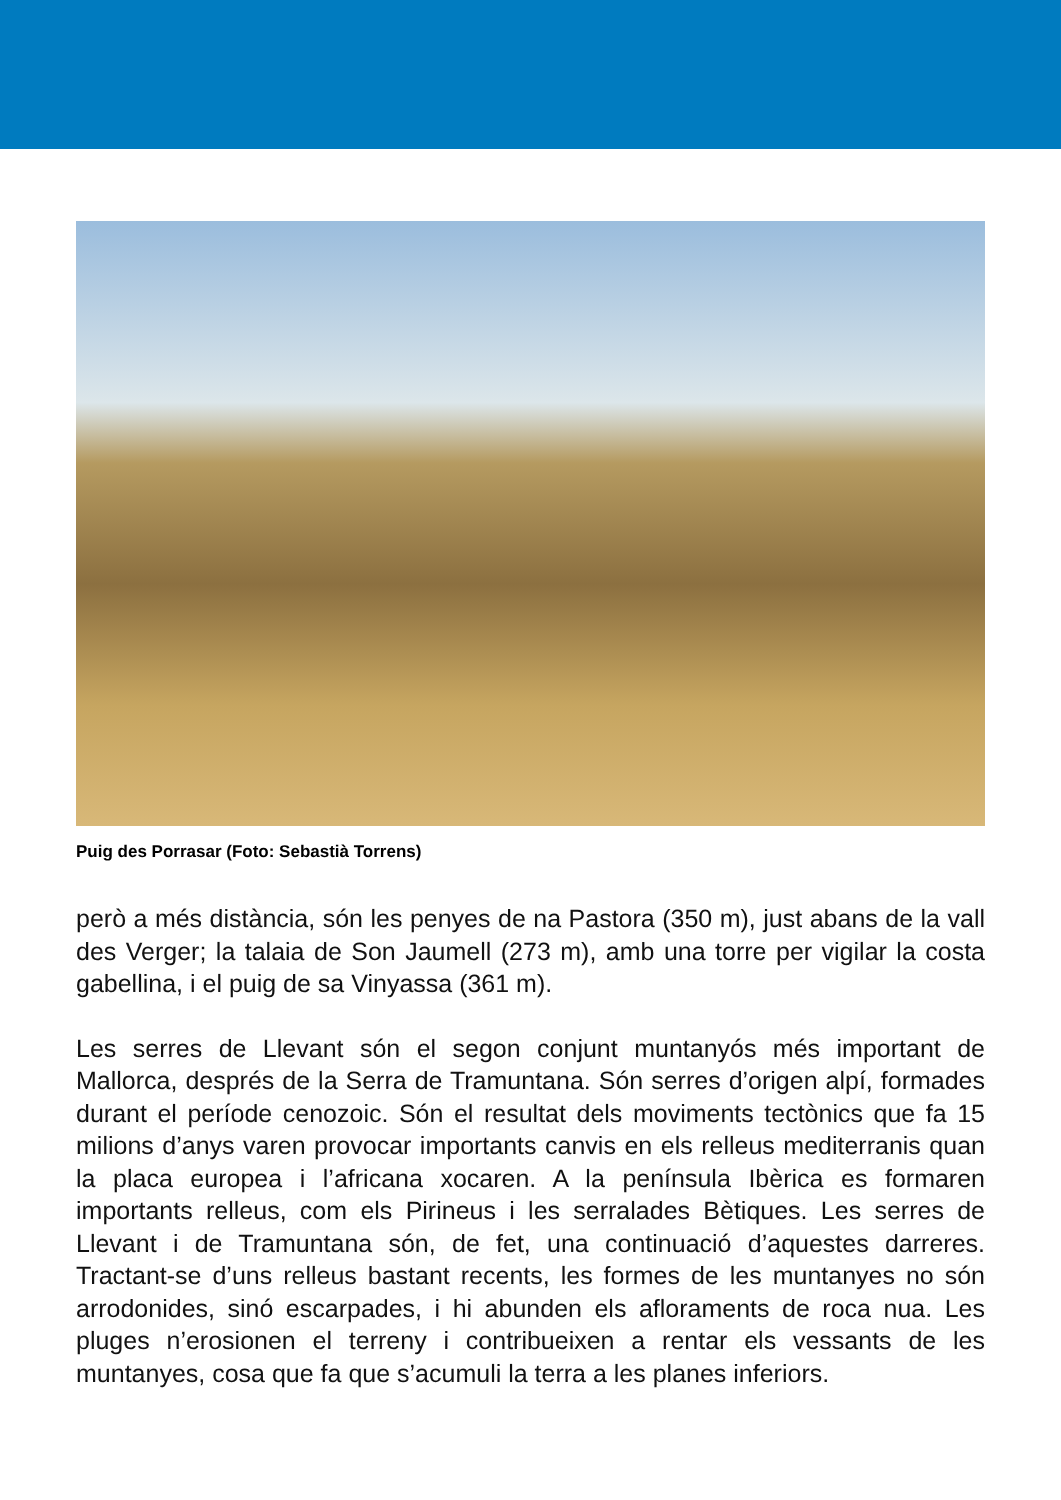Puig des Porrasar (Foto: Sebastià Torrens)
però a més distància, són les penyes de na Pastora (350 m), just abans de la vall des Verger; la talaia de Son Jaumell (273 m), amb una torre per vigilar la costa gabellina, i el puig de sa Vinyassa (361 m).
Les serres de Llevant són el segon conjunt muntanyós més important de Mallorca, després de la Serra de Tramuntana. Són serres d’origen alpí, formades durant el període cenozoic. Són el resultat dels moviments tectònics que fa 15 milions d’anys varen provocar importants canvis en els relleus mediterranis quan la placa europea i l’africana xocaren. A la península Ibèrica es formaren importants relleus, com els Pirineus i les serralades Bètiques. Les serres de Llevant i de Tramuntana són, de fet, una continuació d’aquestes darreres. Tractant-se d’uns relleus bastant recents, les formes de les muntanyes no són arrodonides, sinó escarpades, i hi abunden els afloraments de roca nua. Les pluges n’erosionen el terreny i contribueixen a rentar els vessants de les muntanyes, cosa que fa que s’acumuli la terra a les planes inferiors.